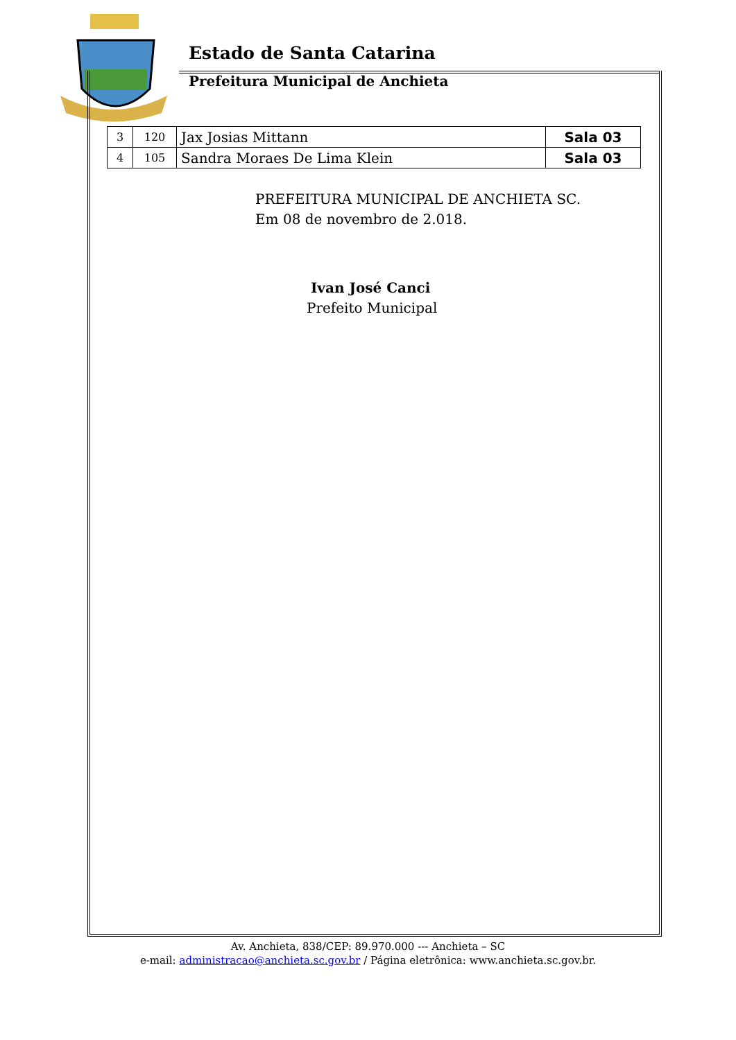Estado de Santa Catarina
Prefeitura Municipal de Anchieta
| 3 | 120 | Jax Josias Mittann | Sala 03 |
| 4 | 105 | Sandra Moraes De Lima Klein | Sala 03 |
PREFEITURA MUNICIPAL DE ANCHIETA SC.
Em 08 de novembro de 2.018.
Ivan José Canci
Prefeito Municipal
Av. Anchieta, 838/CEP: 89.970.000 --- Anchieta – SC
e-mail: administracao@anchieta.sc.gov.br / Página eletrônica: www.anchieta.sc.gov.br.